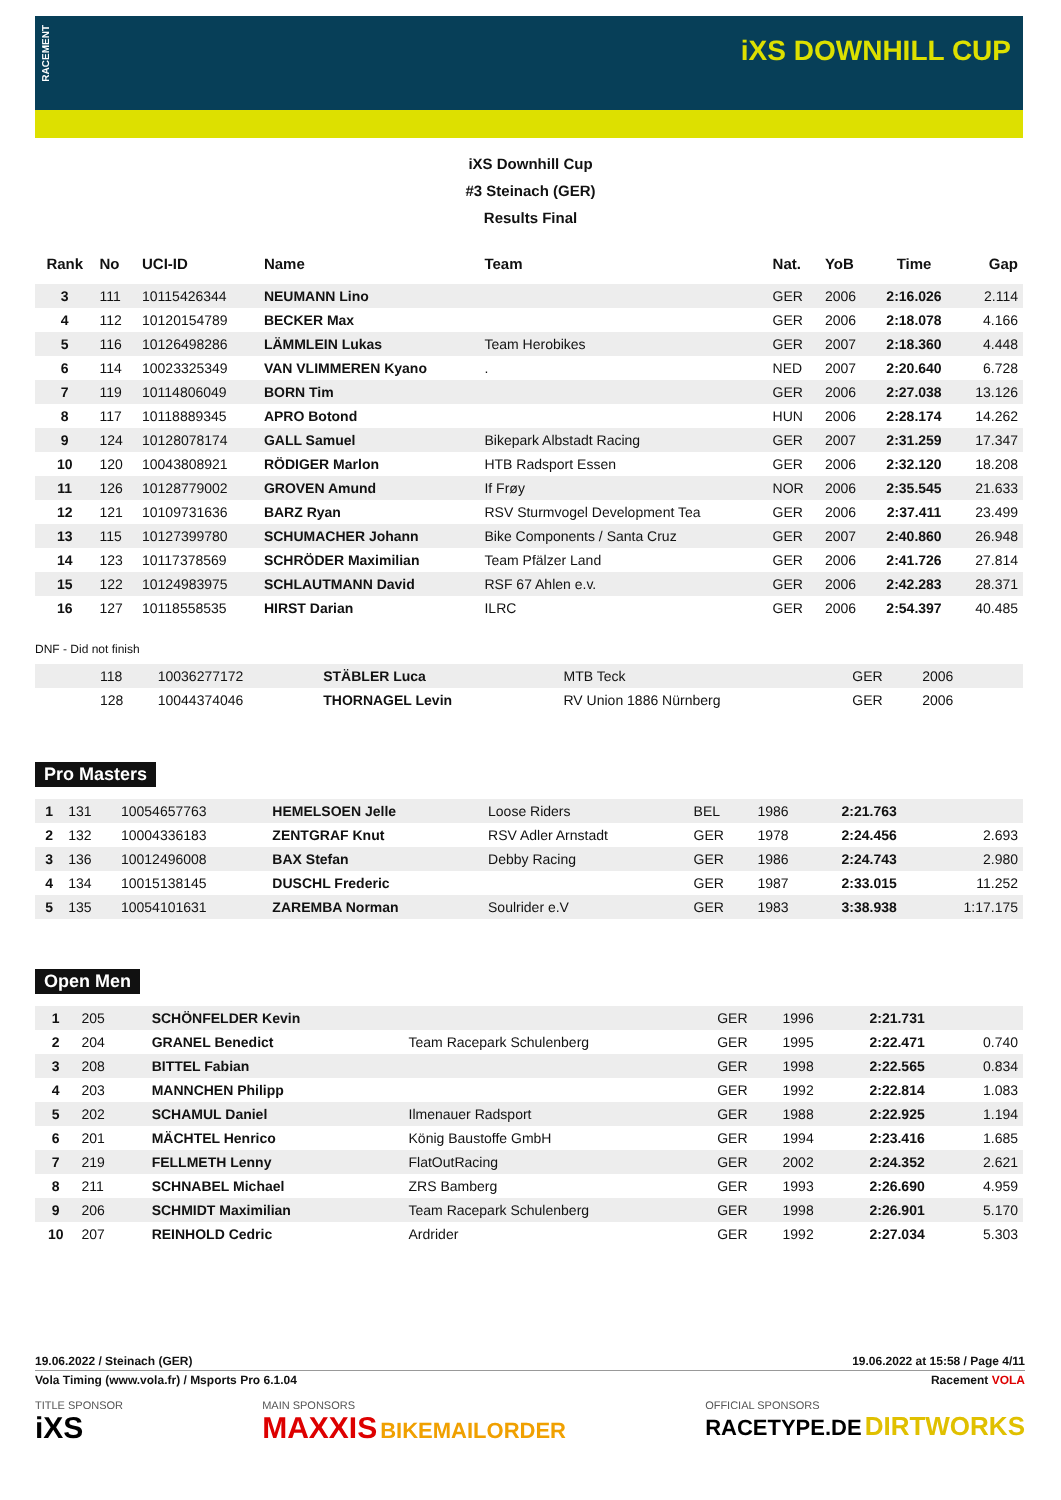RACEMENT
iXS DOWNHILL CUP
iXS Downhill Cup
#3 Steinach (GER)
Results Final
| Rank | No | UCI-ID | Name | Team | Nat. | YoB | Time | Gap |
| --- | --- | --- | --- | --- | --- | --- | --- | --- |
| 3 | 111 | 10115426344 | NEUMANN Lino | | GER | 2006 | 2:16.026 | 2.114 |
| 4 | 112 | 10120154789 | BECKER Max | | GER | 2006 | 2:18.078 | 4.166 |
| 5 | 116 | 10126498286 | LÄMMLEIN Lukas | Team Herobikes | GER | 2007 | 2:18.360 | 4.448 |
| 6 | 114 | 10023325349 | VAN VLIMMEREN Kyano | . | NED | 2007 | 2:20.640 | 6.728 |
| 7 | 119 | 10114806049 | BORN Tim | | GER | 2006 | 2:27.038 | 13.126 |
| 8 | 117 | 10118889345 | APRO Botond | | HUN | 2006 | 2:28.174 | 14.262 |
| 9 | 124 | 10128078174 | GALL Samuel | Bikepark Albstadt Racing | GER | 2007 | 2:31.259 | 17.347 |
| 10 | 120 | 10043808921 | RÖDIGER Marlon | HTB Radsport Essen | GER | 2006 | 2:32.120 | 18.208 |
| 11 | 126 | 10128779002 | GROVEN Amund | If Frøy | NOR | 2006 | 2:35.545 | 21.633 |
| 12 | 121 | 10109731636 | BARZ Ryan | RSV Sturmvogel Development Tea | GER | 2006 | 2:37.411 | 23.499 |
| 13 | 115 | 10127399780 | SCHUMACHER Johann | Bike Components / Santa Cruz | GER | 2007 | 2:40.860 | 26.948 |
| 14 | 123 | 10117378569 | SCHRÖDER Maximilian | Team Pfälzer Land | GER | 2006 | 2:41.726 | 27.814 |
| 15 | 122 | 10124983975 | SCHLAUTMANN David | RSF 67 Ahlen e.v. | GER | 2006 | 2:42.283 | 28.371 |
| 16 | 127 | 10118558535 | HIRST Darian | ILRC | GER | 2006 | 2:54.397 | 40.485 |
DNF - Did not finish
| | 118 | 10036277172 | STÄBLER Luca | MTB Teck | GER | 2006 | | |
| | 128 | 10044374046 | THORNAGEL Levin | RV Union 1886 Nürnberg | GER | 2006 | | |
Pro Masters
| 1 | 131 | 10054657763 | HEMELSOEN Jelle | Loose Riders | BEL | 1986 | 2:21.763 | |
| 2 | 132 | 10004336183 | ZENTGRAF Knut | RSV Adler Arnstadt | GER | 1978 | 2:24.456 | 2.693 |
| 3 | 136 | 10012496008 | BAX Stefan | Debby Racing | GER | 1986 | 2:24.743 | 2.980 |
| 4 | 134 | 10015138145 | DUSCHL Frederic | | GER | 1987 | 2:33.015 | 11.252 |
| 5 | 135 | 10054101631 | ZAREMBA Norman | Soulrider e.V | GER | 1983 | 3:38.938 | 1:17.175 |
Open Men
| 1 | 205 | | SCHÖNFELDER Kevin | | GER | 1996 | 2:21.731 | |
| 2 | 204 | | GRANEL Benedict | Team Racepark Schulenberg | GER | 1995 | 2:22.471 | 0.740 |
| 3 | 208 | | BITTEL Fabian | | GER | 1998 | 2:22.565 | 0.834 |
| 4 | 203 | | MANNCHEN Philipp | | GER | 1992 | 2:22.814 | 1.083 |
| 5 | 202 | | SCHAMUL Daniel | Ilmenauer Radsport | GER | 1988 | 2:22.925 | 1.194 |
| 6 | 201 | | MÄCHTEL Henrico | König Baustoffe GmbH | GER | 1994 | 2:23.416 | 1.685 |
| 7 | 219 | | FELLMETH Lenny | FlatOutRacing | GER | 2002 | 2:24.352 | 2.621 |
| 8 | 211 | | SCHNABEL Michael | ZRS Bamberg | GER | 1993 | 2:26.690 | 4.959 |
| 9 | 206 | | SCHMIDT Maximilian | Team Racepark Schulenberg | GER | 1998 | 2:26.901 | 5.170 |
| 10 | 207 | | REINHOLD Cedric | Ardrider | GER | 1992 | 2:27.034 | 5.303 |
19.06.2022 / Steinach (GER) 19.06.2022 at 15:58 / Page 4/11
Vola Timing (www.vola.fr) / Msports Pro 6.1.04 Racement VOLA
TITLE SPONSOR
iXS MAIN SPONSORS
MAXXIS BIKEMAILORDER OFFICIAL SPONSORS
RACETYPE.DE DIRTWORKS